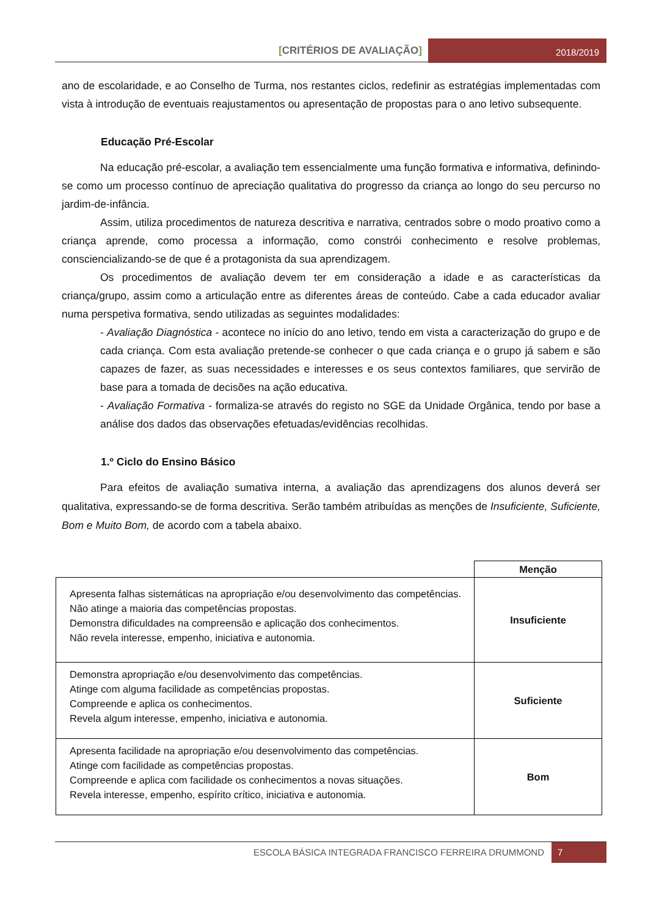[CRITÉRIOS DE AVALIAÇÃO]
2018/2019
ano de escolaridade, e ao Conselho de Turma, nos restantes ciclos, redefinir as estratégias implementadas com vista à introdução de eventuais reajustamentos ou apresentação de propostas para o ano letivo subsequente.
Educação Pré-Escolar
Na educação pré-escolar, a avaliação tem essencialmente uma função formativa e informativa, definindo-se como um processo contínuo de apreciação qualitativa do progresso da criança ao longo do seu percurso no jardim-de-infância.
Assim, utiliza procedimentos de natureza descritiva e narrativa, centrados sobre o modo proativo como a criança aprende, como processa a informação, como constrói conhecimento e resolve problemas, consciencializando-se de que é a protagonista da sua aprendizagem.
Os procedimentos de avaliação devem ter em consideração a idade e as características da criança/grupo, assim como a articulação entre as diferentes áreas de conteúdo. Cabe a cada educador avaliar numa perspetiva formativa, sendo utilizadas as seguintes modalidades:
- Avaliação Diagnóstica - acontece no início do ano letivo, tendo em vista a caracterização do grupo e de cada criança. Com esta avaliação pretende-se conhecer o que cada criança e o grupo já sabem e são capazes de fazer, as suas necessidades e interesses e os seus contextos familiares, que servirão de base para a tomada de decisões na ação educativa.
- Avaliação Formativa - formaliza-se através do registo no SGE da Unidade Orgânica, tendo por base a análise dos dados das observações efetuadas/evidências recolhidas.
1.º Ciclo do Ensino Básico
Para efeitos de avaliação sumativa interna, a avaliação das aprendizagens dos alunos deverá ser qualitativa, expressando-se de forma descritiva. Serão também atribuídas as menções de Insuficiente, Suficiente, Bom e Muito Bom, de acordo com a tabela abaixo.
| | Menção |
| Apresenta falhas sistemáticas na apropriação e/ou desenvolvimento das competências. Não atinge a maioria das competências propostas. Demonstra dificuldades na compreensão e aplicação dos conhecimentos. Não revela interesse, empenho, iniciativa e autonomia. | Insuficiente |
| Demonstra apropriação e/ou desenvolvimento das competências. Atinge com alguma facilidade as competências propostas. Compreende e aplica os conhecimentos. Revela algum interesse, empenho, iniciativa e autonomia. | Suficiente |
| Apresenta facilidade na apropriação e/ou desenvolvimento das competências. Atinge com facilidade as competências propostas. Compreende e aplica com facilidade os conhecimentos a novas situações. Revela interesse, empenho, espírito crítico, iniciativa e autonomia. | Bom |
ESCOLA BÁSICA INTEGRADA FRANCISCO FERREIRA DRUMMOND 7